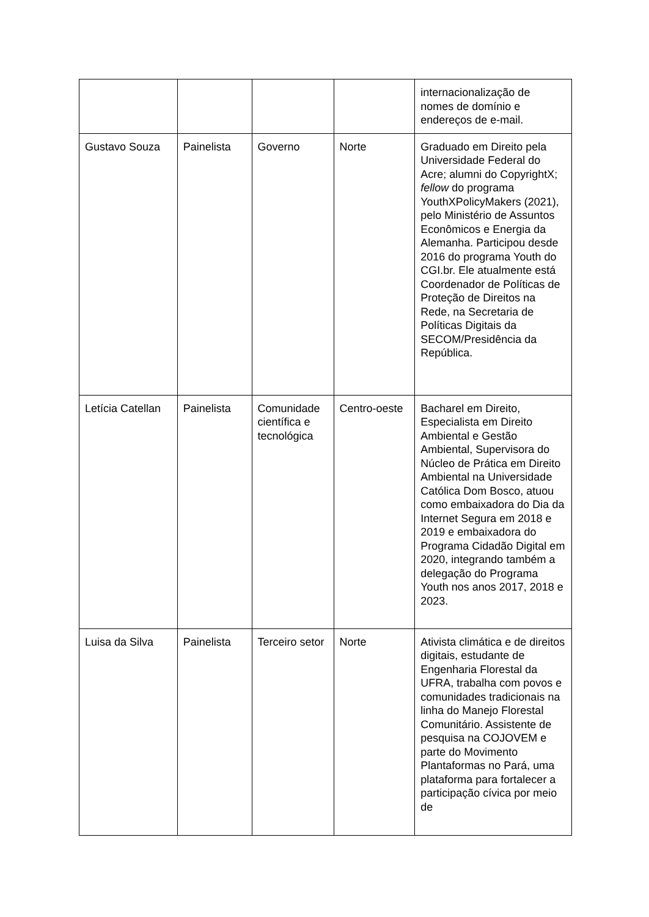| | | | | internacionalização de nomes de domínio e endereços de e-mail. |
| Gustavo Souza | Painelista | Governo | Norte | Graduado em Direito pela Universidade Federal do Acre; alumni do CopyrightX; fellow do programa YouthXPolicyMakers (2021), pelo Ministério de Assuntos Econômicos e Energia da Alemanha. Participou desde 2016 do programa Youth do CGI.br. Ele atualmente está Coordenador de Políticas de Proteção de Direitos na Rede, na Secretaria de Políticas Digitais da SECOM/Presidência da República. |
| Letícia Catellan | Painelista | Comunidade científica e tecnológica | Centro-oeste | Bacharel em Direito, Especialista em Direito Ambiental e Gestão Ambiental, Supervisora do Núcleo de Prática em Direito Ambiental na Universidade Católica Dom Bosco, atuou como embaixadora do Dia da Internet Segura em 2018 e 2019 e embaixadora do Programa Cidadão Digital em 2020, integrando também a delegação do Programa Youth nos anos 2017, 2018 e 2023. |
| Luisa da Silva | Painelista | Terceiro setor | Norte | Ativista climática e de direitos digitais, estudante de Engenharia Florestal da UFRA, trabalha com povos e comunidades tradicionais na linha do Manejo Florestal Comunitário. Assistente de pesquisa na COJOVEM e parte do Movimento Plantaformas no Pará, uma plataforma para fortalecer a participação cívica por meio de |